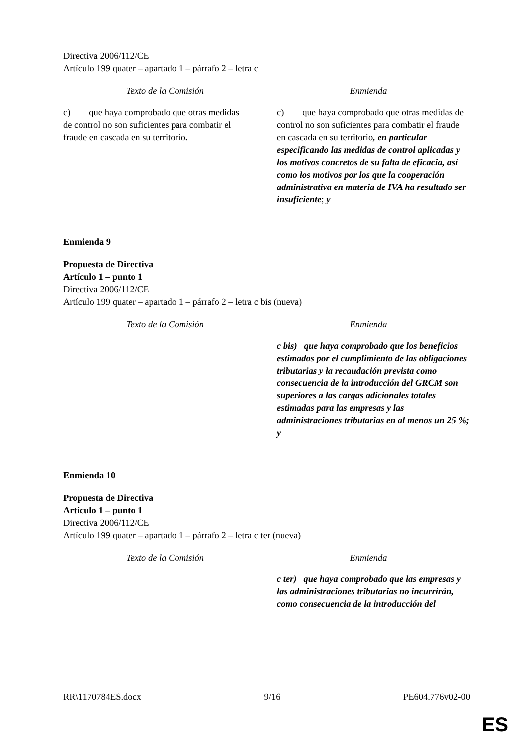Directiva 2006/112/CE
Artículo 199 quater – apartado 1 – párrafo 2 – letra c
| Texto de la Comisión | Enmienda |
| --- | --- |
| c) que haya comprobado que otras medidas de control no son suficientes para combatir el fraude en cascada en su territorio . | c) que haya comprobado que otras medidas de control no son suficientes para combatir el fraude en cascada en su territorio , en particular especificando las medidas de control aplicadas y los motivos concretos de su falta de eficacia, así como los motivos por los que la cooperación administrativa en materia de IVA ha resultado ser insuficiente ; y |
Enmienda 9
Propuesta de Directiva
Artículo 1 – punto 1
Directiva 2006/112/CE
Artículo 199 quater – apartado 1 – párrafo 2 – letra c bis (nueva)
| Texto de la Comisión | Enmienda |
| --- | --- |
| | c bis) que haya comprobado que los beneficios estimados por el cumplimiento de las obligaciones tributarias y la recaudación prevista como consecuencia de la introducción del GRCM son superiores a las cargas adicionales totales estimadas para las empresas y las administraciones tributarias en al menos un 25 %; y |
Enmienda 10
Propuesta de Directiva
Artículo 1 – punto 1
Directiva 2006/112/CE
Artículo 199 quater – apartado 1 – párrafo 2 – letra c ter (nueva)
| Texto de la Comisión | Enmienda |
| --- | --- |
| | c ter) que haya comprobado que las empresas y las administraciones tributarias no incurrirán, como consecuencia de la introducción del |
RR\1170784ES.docx 9/16 PE604.776v02-00
ES